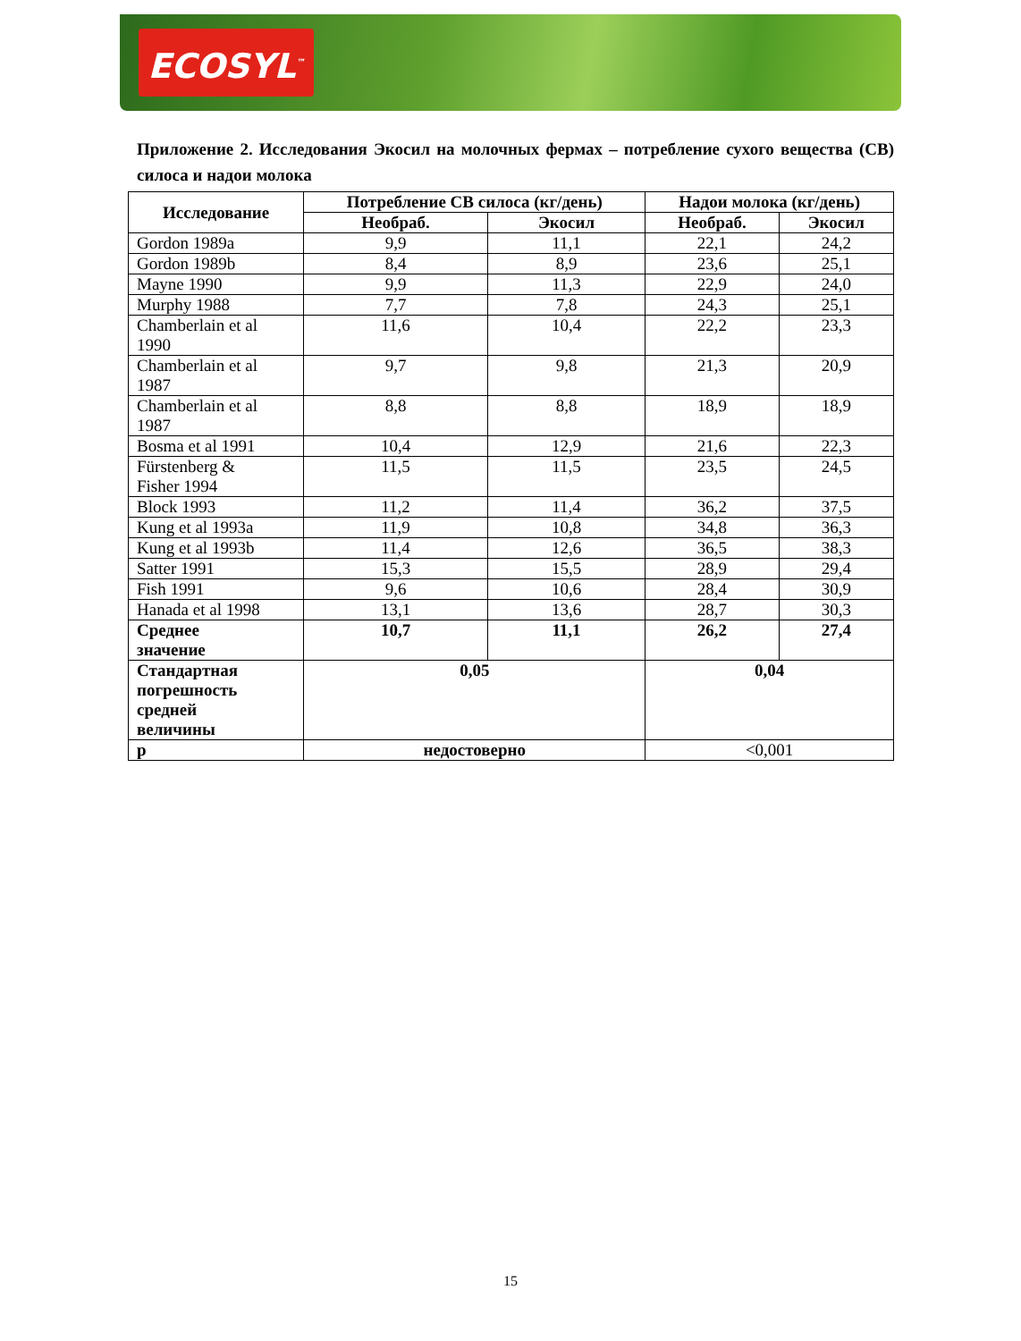ECOSYL<sup>™</sup>
Приложение 2. Исследования Экосил на молочных фермах – потребление сухого вещества (СВ) силоса и надои молока
| Исследование | Потребление СВ силоса (кг/день) | | Надои молока (кг/день) | |
| --- | --- | --- | --- | --- |
| | Необраб. | Экосил | Необраб. | Экосил |
| Gordon 1989a | 9,9 | 11,1 | 22,1 | 24,2 |
| Gordon 1989b | 8,4 | 8,9 | 23,6 | 25,1 |
| Mayne 1990 | 9,9 | 11,3 | 22,9 | 24,0 |
| Murphy 1988 | 7,7 | 7,8 | 24,3 | 25,1 |
| Chamberlain et al 1990 | 11,6 | 10,4 | 22,2 | 23,3 |
| Chamberlain et al 1987 | 9,7 | 9,8 | 21,3 | 20,9 |
| Chamberlain et al 1987 | 8,8 | 8,8 | 18,9 | 18,9 |
| Bosma et al 1991 | 10,4 | 12,9 | 21,6 | 22,3 |
| Fürstenberg & Fisher 1994 | 11,5 | 11,5 | 23,5 | 24,5 |
| Block 1993 | 11,2 | 11,4 | 36,2 | 37,5 |
| Kung et al 1993a | 11,9 | 10,8 | 34,8 | 36,3 |
| Kung et al 1993b | 11,4 | 12,6 | 36,5 | 38,3 |
| Satter 1991 | 15,3 | 15,5 | 28,9 | 29,4 |
| Fish 1991 | 9,6 | 10,6 | 28,4 | 30,9 |
| Hanada et al 1998 | 13,1 | 13,6 | 28,7 | 30,3 |
| Среднее значение | 10,7 | 11,1 | 26,2 | 27,4 |
| Стандартная погрешность средней величины | 0,05 | | 0,04 | |
| p | недостоверно | | <0,001 | |
15